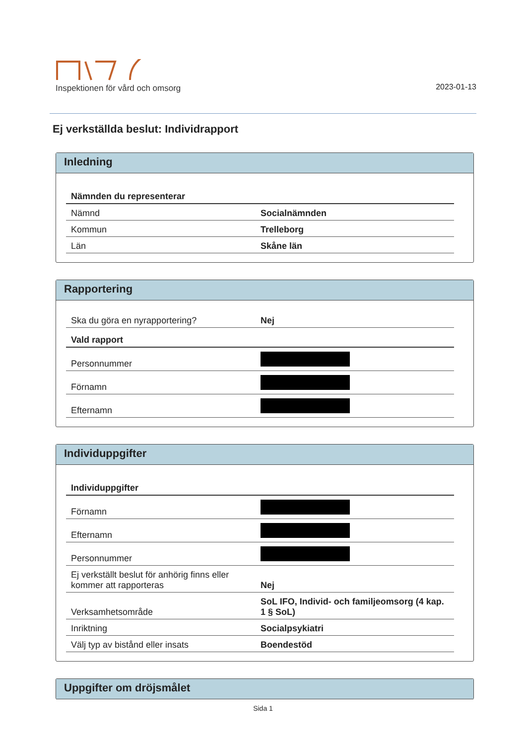Inspektionen för vård och omsorg
2023-01-13
Ej verkställda beslut: Individrapport
Inledning
| Nämnden du representerar | |
| --- | --- |
| Nämnd | Socialnämnden |
| Kommun | Trelleborg |
| Län | Skåne län |
Rapportering
| Ska du göra en nyrapportering? | Nej |
| Vald rapport | |
| Personnummer | |
| Förnamn | |
| Efternamn | |
Individuppgifter
| Individuppgifter | |
| --- | --- |
| Förnamn | |
| Efternamn | |
| Personnummer | |
| Ej verkställt beslut för anhörig finns eller kommer att rapporteras | Nej |
| Verksamhetsområde | SoL IFO, Individ- och familjeomsorg (4 kap. 1 § SoL) |
| Inriktning | Socialpsykiatri |
| Välj typ av bistånd eller insats | Boendestöd |
Uppgifter om dröjsmålet
Sida 1